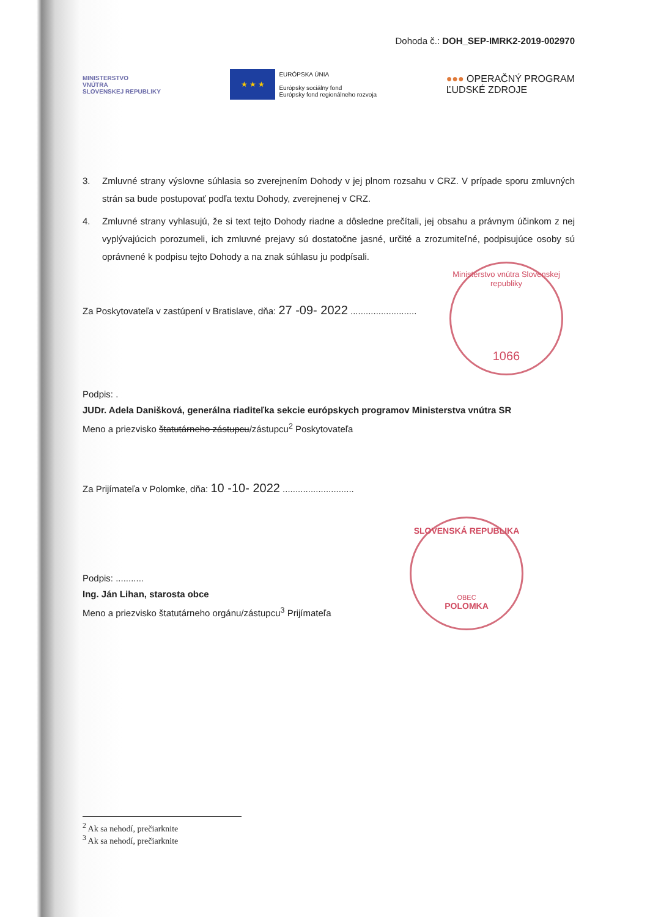Dohoda č.: DOH_SEP-IMRK2-2019-002970
MINISTERSTVO
VNÚTRA
SLOVENSKEJ REPUBLIKY
★ ★ ★
EURÓPSKA ÚNIA
Európsky sociálny fond
Európsky fond regionálneho rozvoja
●●● OPERAČNÝ PROGRAM
ĽUDSKÉ ZDROJE
3. Zmluvné strany výslovne súhlasia so zverejnením Dohody v jej plnom rozsahu v CRZ. V prípade sporu zmluvných strán sa bude postupovať podľa textu Dohody, zverejnenej v CRZ.
4. Zmluvné strany vyhlasujú, že si text tejto Dohody riadne a dôsledne prečítali, jej obsahu a právnym účinkom z nej vyplývajúcich porozumeli, ich zmluvné prejavy sú dostatočne jasné, určité a zrozumiteľné, podpisujúce osoby sú oprávnené k podpisu tejto Dohody a na znak súhlasu ju podpísali.
Za Poskytovateľa v zastúpení v Bratislave, dňa: 27 -09- 2022 ..........................
Podpis: .
JUDr. Adela Danišková, generálna riaditeľka sekcie európskych programov Ministerstva vnútra SR
Meno a priezvisko štatutárneho zástupcu/zástupcu<sup>2</sup> Poskytovateľa
Za Prijímateľa v Polomke, dňa: 10 -10- 2022 ............................
Podpis: ...........
Ing. Ján Lihan, starosta obce
Meno a priezvisko štatutárneho orgánu/zástupcu<sup>3</sup> Prijímateľa
<sup>2</sup> Ak sa nehodí, prečiarknite
<sup>3</sup> Ak sa nehodí, prečiarknite
Ministerstvo vnútra Slovenskej republiky
1066
SLOVENSKÁ REPUBLIKA
OBEC
POLOMKA